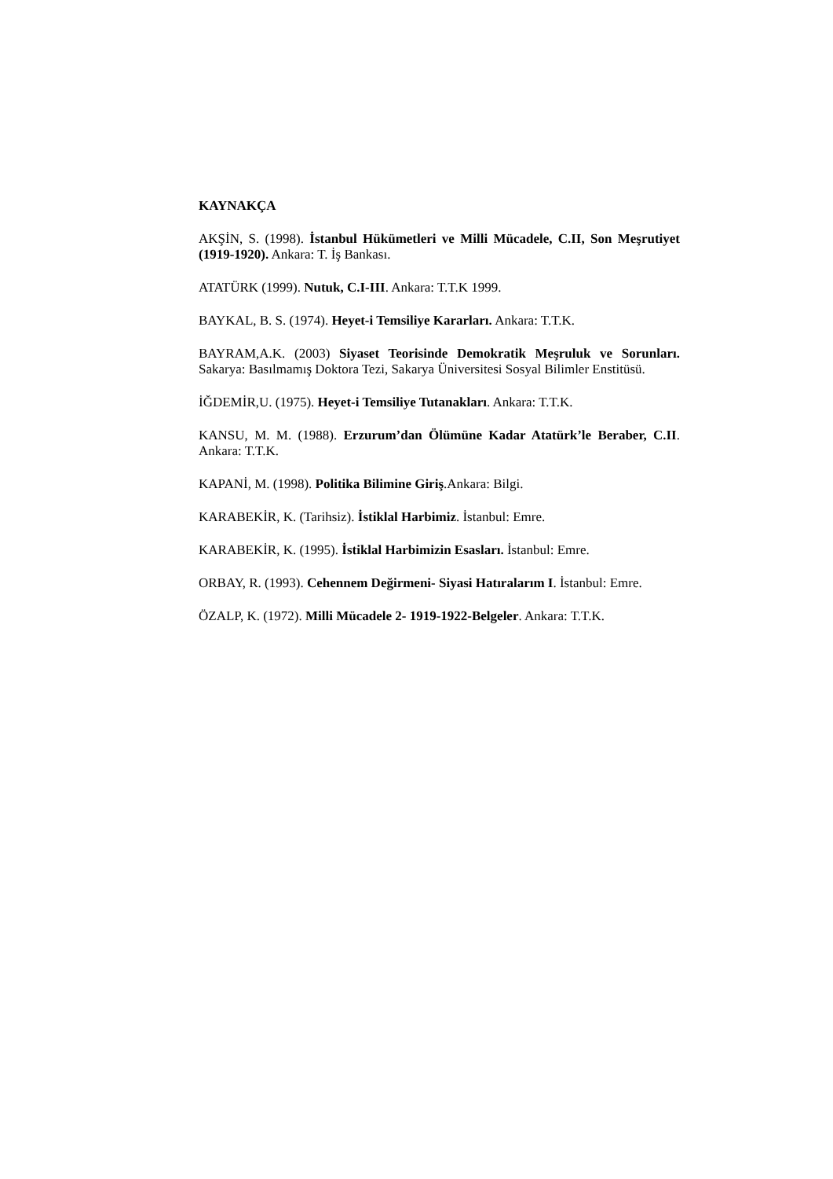KAYNAKÇA
AKŞİN, S. (1998). İstanbul Hükümetleri ve Milli Mücadele, C.II, Son Meşrutiyet (1919-1920). Ankara: T. İş Bankası.
ATATÜRK (1999). Nutuk, C.I-III. Ankara: T.T.K 1999.
BAYKAL, B. S. (1974). Heyet-i Temsiliye Kararları. Ankara: T.T.K.
BAYRAM,A.K. (2003) Siyaset Teorisinde Demokratik Meşruluk ve Sorunları. Sakarya: Basılmamış Doktora Tezi, Sakarya Üniversitesi Sosyal Bilimler Enstitüsü.
İĞDEMİR,U. (1975). Heyet-i Temsiliye Tutanakları. Ankara: T.T.K.
KANSU, M. M. (1988). Erzurum’dan Ölümüne Kadar Atatürk’le Beraber, C.II. Ankara: T.T.K.
KAPANİ, M. (1998). Politika Bilimine Giriş.Ankara: Bilgi.
KARABEKİR, K. (Tarihsiz). İstiklal Harbimiz. İstanbul: Emre.
KARABEKİR, K. (1995). İstiklal Harbimizin Esasları. İstanbul: Emre.
ORBAY, R. (1993). Cehennem Değirmeni- Siyasi Hatıralarım I. İstanbul: Emre.
ÖZALP, K. (1972). Milli Mücadele 2- 1919-1922-Belgeler. Ankara: T.T.K.